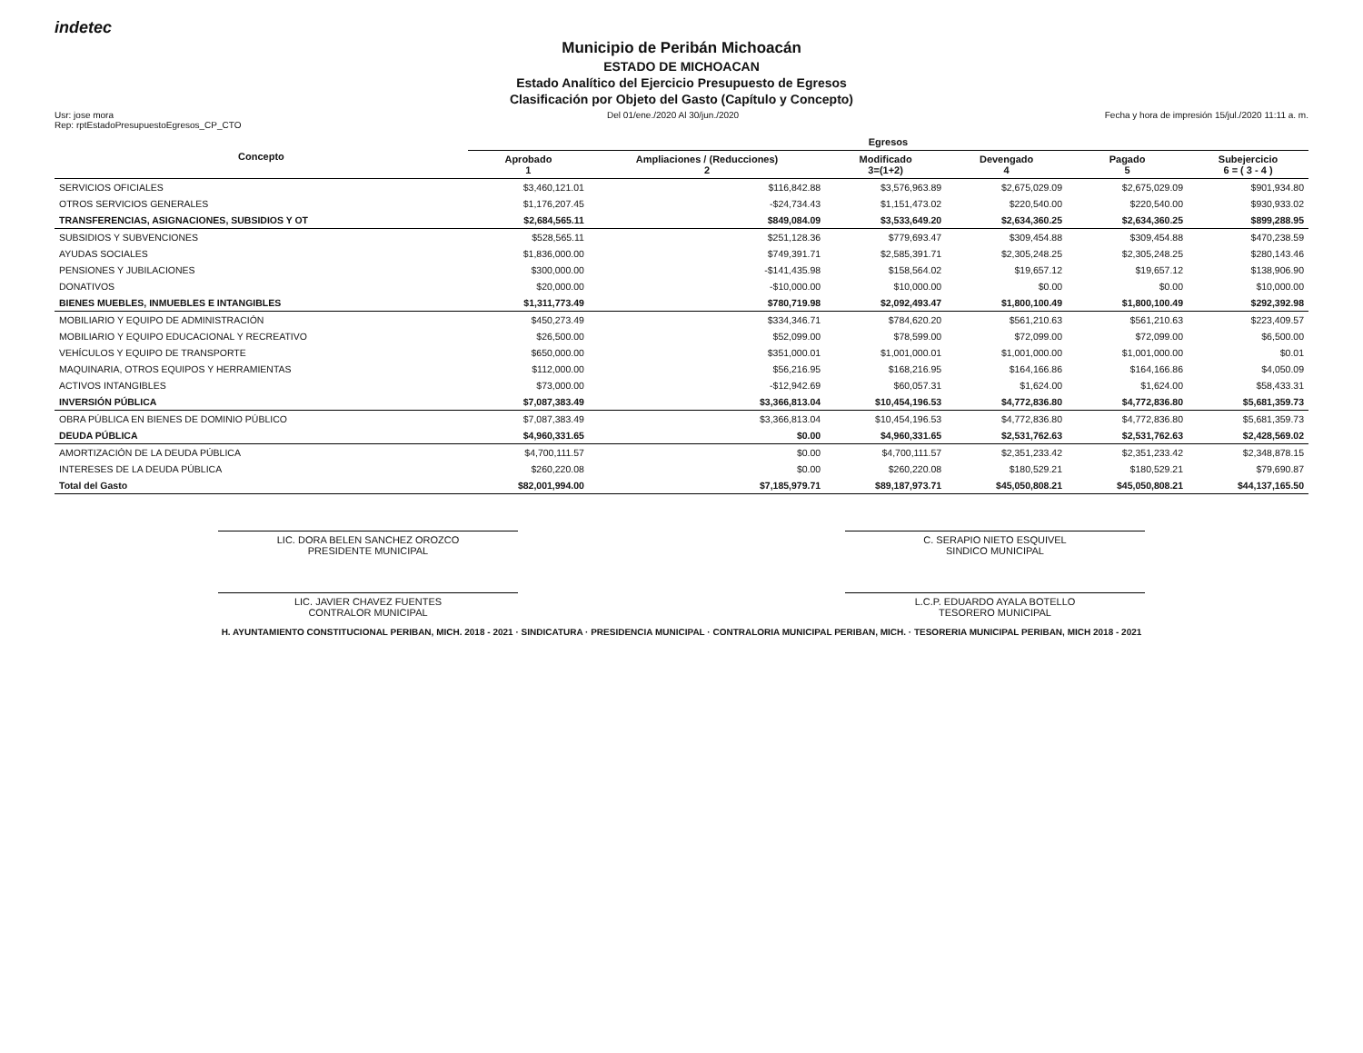indetec
Municipio de Peribán Michoacán
ESTADO DE MICHOACAN
Estado Analítico del Ejercicio Presupuesto de Egresos
Clasificación por Objeto del Gasto (Capítulo y Concepto)
Usr: jose mora
Rep: rptEstadoPresupuestoEgresos_CP_CTO Del 01/ene./2020 Al 30/jun./2020 Fecha y hora de impresión 15/jul./2020 11:11 a. m.
| Concepto | Egresos | | | | | |
| --- | --- | --- | --- | --- | --- | --- |
| | Aprobado 1 | Ampliaciones / (Reducciones) 2 | Modificado 3=(1+2) | Devengado 4 | Pagado 5 | Subejercicio 6 = ( 3 - 4 ) |
| SERVICIOS OFICIALES | $3,460,121.01 | $116,842.88 | $3,576,963.89 | $2,675,029.09 | $2,675,029.09 | $901,934.80 |
| OTROS SERVICIOS GENERALES | $1,176,207.45 | -$24,734.43 | $1,151,473.02 | $220,540.00 | $220,540.00 | $930,933.02 |
| TRANSFERENCIAS, ASIGNACIONES, SUBSIDIOS Y OT | $2,684,565.11 | $849,084.09 | $3,533,649.20 | $2,634,360.25 | $2,634,360.25 | $899,288.95 |
| SUBSIDIOS Y SUBVENCIONES | $528,565.11 | $251,128.36 | $779,693.47 | $309,454.88 | $309,454.88 | $470,238.59 |
| AYUDAS SOCIALES | $1,836,000.00 | $749,391.71 | $2,585,391.71 | $2,305,248.25 | $2,305,248.25 | $280,143.46 |
| PENSIONES Y JUBILACIONES | $300,000.00 | -$141,435.98 | $158,564.02 | $19,657.12 | $19,657.12 | $138,906.90 |
| DONATIVOS | $20,000.00 | -$10,000.00 | $10,000.00 | $0.00 | $0.00 | $10,000.00 |
| BIENES MUEBLES, INMUEBLES E INTANGIBLES | $1,311,773.49 | $780,719.98 | $2,092,493.47 | $1,800,100.49 | $1,800,100.49 | $292,392.98 |
| MOBILIARIO Y EQUIPO DE ADMINISTRACIÓN | $450,273.49 | $334,346.71 | $784,620.20 | $561,210.63 | $561,210.63 | $223,409.57 |
| MOBILIARIO Y EQUIPO EDUCACIONAL Y RECREATIVO | $26,500.00 | $52,099.00 | $78,599.00 | $72,099.00 | $72,099.00 | $6,500.00 |
| VEHÍCULOS Y EQUIPO DE TRANSPORTE | $650,000.00 | $351,000.01 | $1,001,000.01 | $1,001,000.00 | $1,001,000.00 | $0.01 |
| MAQUINARIA, OTROS EQUIPOS Y HERRAMIENTAS | $112,000.00 | $56,216.95 | $168,216.95 | $164,166.86 | $164,166.86 | $4,050.09 |
| ACTIVOS INTANGIBLES | $73,000.00 | -$12,942.69 | $60,057.31 | $1,624.00 | $1,624.00 | $58,433.31 |
| INVERSIÓN PÚBLICA | $7,087,383.49 | $3,366,813.04 | $10,454,196.53 | $4,772,836.80 | $4,772,836.80 | $5,681,359.73 |
| OBRA PÚBLICA EN BIENES DE DOMINIO PÚBLICO | $7,087,383.49 | $3,366,813.04 | $10,454,196.53 | $4,772,836.80 | $4,772,836.80 | $5,681,359.73 |
| DEUDA PÚBLICA | $4,960,331.65 | $0.00 | $4,960,331.65 | $2,531,762.63 | $2,531,762.63 | $2,428,569.02 |
| AMORTIZACIÓN DE LA DEUDA PÚBLICA | $4,700,111.57 | $0.00 | $4,700,111.57 | $2,351,233.42 | $2,351,233.42 | $2,348,878.15 |
| INTERESES DE LA DEUDA PÚBLICA | $260,220.08 | $0.00 | $260,220.08 | $180,529.21 | $180,529.21 | $79,690.87 |
| Total del Gasto | $82,001,994.00 | $7,185,979.71 | $89,187,973.71 | $45,050,808.21 | $45,050,808.21 | $44,137,165.50 |
LIC. DORA BELEN SANCHEZ OROZCO
PRESIDENTE MUNICIPAL
C. SERAPIO NIETO ESQUIVEL
SINDICO MUNICIPAL
LIC. JAVIER CHAVEZ FUENTES
CONTRALOR MUNICIPAL
L.C.P. EDUARDO AYALA BOTELLO
TESORERO MUNICIPAL
H. AYUNTAMIENTO CONSTITUCIONAL PERIBAN, MICH. 2018 - 2021 · SINDICATURA · PRESIDENCIA MUNICIPAL · CONTRALORIA MUNICIPAL PERIBAN, MICH. · TESORERIA MUNICIPAL PERIBAN, MICH 2018 - 2021